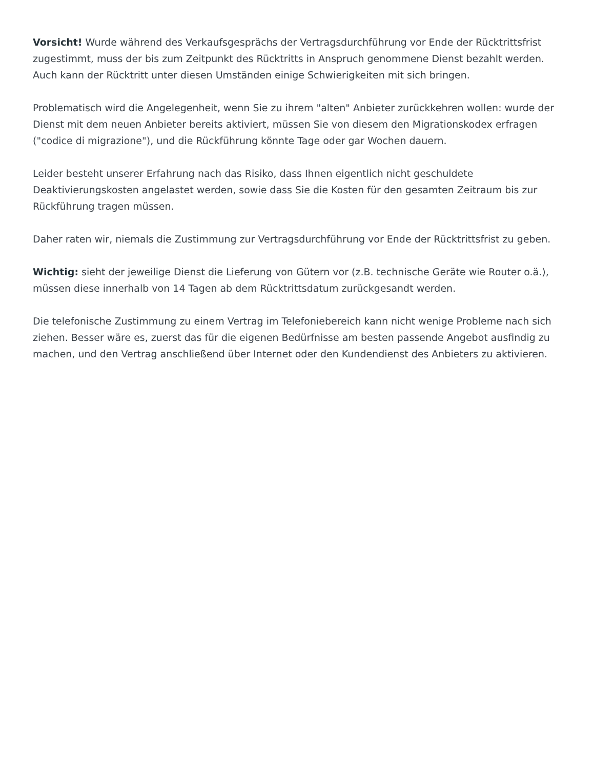Vorsicht! Wurde während des Verkaufsgesprächs der Vertragsdurchführung vor Ende der Rücktrittsfrist zugestimmt, muss der bis zum Zeitpunkt des Rücktritts in Anspruch genommene Dienst bezahlt werden. Auch kann der Rücktritt unter diesen Umständen einige Schwierigkeiten mit sich bringen.
Problematisch wird die Angelegenheit, wenn Sie zu ihrem "alten" Anbieter zurückkehren wollen: wurde der Dienst mit dem neuen Anbieter bereits aktiviert, müssen Sie von diesem den Migrationskodex erfragen ("codice di migrazione"), und die Rückführung könnte Tage oder gar Wochen dauern.
Leider besteht unserer Erfahrung nach das Risiko, dass Ihnen eigentlich nicht geschuldete Deaktivierungskosten angelastet werden, sowie dass Sie die Kosten für den gesamten Zeitraum bis zur Rückführung tragen müssen.
Daher raten wir, niemals die Zustimmung zur Vertragsdurchführung vor Ende der Rücktrittsfrist zu geben.
Wichtig: sieht der jeweilige Dienst die Lieferung von Gütern vor (z.B. technische Geräte wie Router o.ä.), müssen diese innerhalb von 14 Tagen ab dem Rücktrittsdatum zurückgesandt werden.
Die telefonische Zustimmung zu einem Vertrag im Telefoniebereich kann nicht wenige Probleme nach sich ziehen. Besser wäre es, zuerst das für die eigenen Bedürfnisse am besten passende Angebot ausfindig zu machen, und den Vertrag anschließend über Internet oder den Kundendienst des Anbieters zu aktivieren.